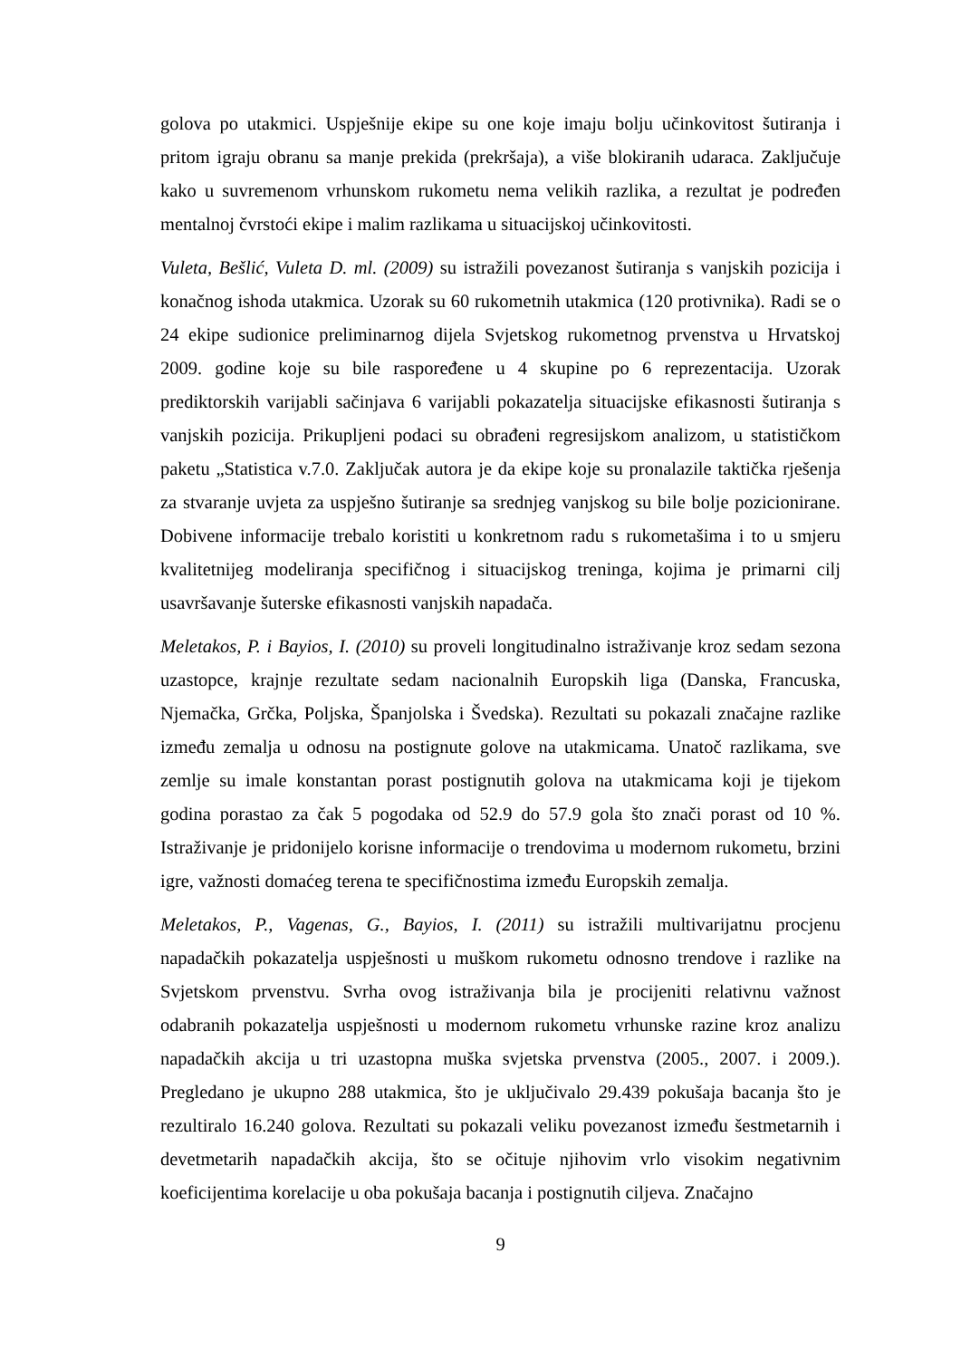golova po utakmici. Uspješnije ekipe su one koje imaju bolju učinkovitost šutiranja i pritom igraju obranu sa manje prekida (prekršaja), a više blokiranih udaraca. Zaključuje kako u suvremenom vrhunskom rukometu nema velikih razlika, a rezultat je podređen mentalnoj čvrstoći ekipe i malim razlikama u situacijskoj učinkovitosti.
Vuleta, Bešlić, Vuleta D. ml. (2009) su istražili povezanost šutiranja s vanjskih pozicija i konačnog ishoda utakmica. Uzorak su 60 rukometnih utakmica (120 protivnika). Radi se o 24 ekipe sudionice preliminarnog dijela Svjetskog rukometnog prvenstva u Hrvatskoj 2009. godine koje su bile raspoređene u 4 skupine po 6 reprezentacija. Uzorak prediktorskih varijabli sačinjava 6 varijabli pokazatelja situacijske efikasnosti šutiranja s vanjskih pozicija. Prikupljeni podaci su obrađeni regresijskom analizom, u statističkom paketu „Statistica v.7.0. Zaključak autora je da ekipe koje su pronalazile taktička rješenja za stvaranje uvjeta za uspješno šutiranje sa srednjeg vanjskog su bile bolje pozicionirane. Dobivene informacije trebalo koristiti u konkretnom radu s rukometašima i to u smjeru kvalitetnijeg modeliranja specifičnog i situacijskog treninga, kojima je primarni cilj usavršavanje šuterske efikasnosti vanjskih napadača.
Meletakos, P. i Bayios, I. (2010) su proveli longitudinalno istraživanje kroz sedam sezona uzastopce, krajnje rezultate sedam nacionalnih Europskih liga (Danska, Francuska, Njemačka, Grčka, Poljska, Španjolska i Švedska). Rezultati su pokazali značajne razlike između zemalja u odnosu na postignute golove na utakmicama. Unatoč razlikama, sve zemlje su imale konstantan porast postignutih golova na utakmicama koji je tijekom godina porastao za čak 5 pogodaka od 52.9 do 57.9 gola što znači porast od 10 %. Istraživanje je pridonijelo korisne informacije o trendovima u modernom rukometu, brzini igre, važnosti domaćeg terena te specifičnostima između Europskih zemalja.
Meletakos, P., Vagenas, G., Bayios, I. (2011) su istražili multivarijatnu procjenu napadačkih pokazatelja uspješnosti u muškom rukometu odnosno trendove i razlike na Svjetskom prvenstvu. Svrha ovog istraživanja bila je procijeniti relativnu važnost odabranih pokazatelja uspješnosti u modernom rukometu vrhunske razine kroz analizu napadačkih akcija u tri uzastopna muška svjetska prvenstva (2005., 2007. i 2009.). Pregledano je ukupno 288 utakmica, što je uključivalo 29.439 pokušaja bacanja što je rezultiralo 16.240 golova. Rezultati su pokazali veliku povezanost između šestmetarnih i devetmetarih napadačkih akcija, što se očituje njihovim vrlo visokim negativnim koeficijentima korelacije u oba pokušaja bacanja i postignutih ciljeva. Značajno
9